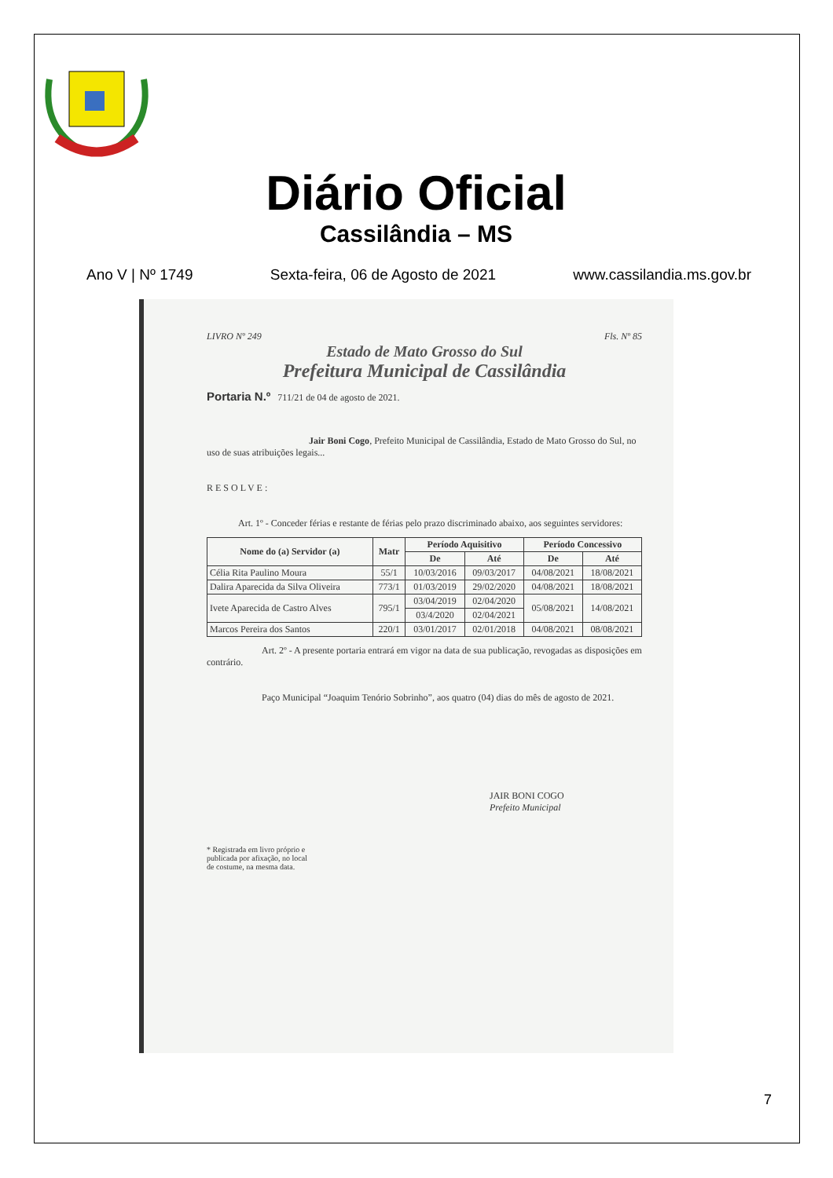Diário Oficial
Cassilândia – MS
Ano V | Nº 1749 Sexta-feira, 06 de Agosto de 2021 www.cassilandia.ms.gov.br
LIVRO Nº 249 Fls. Nº 85
Estado de Mato Grosso do Sul
Prefeitura Municipal de Cassilândia
Portaria N.º 711/21 de 04 de agosto de 2021.
Jair Boni Cogo, Prefeito Municipal de Cassilândia, Estado de Mato Grosso do Sul, no uso de suas atribuições legais...
RESOLVE:
Art. 1º - Conceder férias e restante de férias pelo prazo discriminado abaixo, aos seguintes servidores:
| Nome do (a) Servidor (a) | Matr | Período Aquisitivo | | Período Concessivo | |
| --- | --- | --- | --- | --- | --- |
| | | De | Até | De | Até |
| Célia Rita Paulino Moura | 55/1 | 10/03/2016 | 09/03/2017 | 04/08/2021 | 18/08/2021 |
| Dalira Aparecida da Silva Oliveira | 773/1 | 01/03/2019 | 29/02/2020 | 04/08/2021 | 18/08/2021 |
| Ivete Aparecida de Castro Alves | 795/1 | 03/04/2019 | 02/04/2020 | 05/08/2021 | 14/08/2021 |
| | | 03/4/2020 | 02/04/2021 | | |
| Marcos Pereira dos Santos | 220/1 | 03/01/2017 | 02/01/2018 | 04/08/2021 | 08/08/2021 |
Art. 2º - A presente portaria entrará em vigor na data de sua publicação, revogadas as disposições em contrário.
Paço Municipal “Joaquim Tenório Sobrinho”, aos quatro (04) dias do mês de agosto de 2021.
JAIR BONI COGO
Prefeito Municipal
* Registrada em livro próprio e
publicada por afixação, no local
de costume, na mesma data.
7